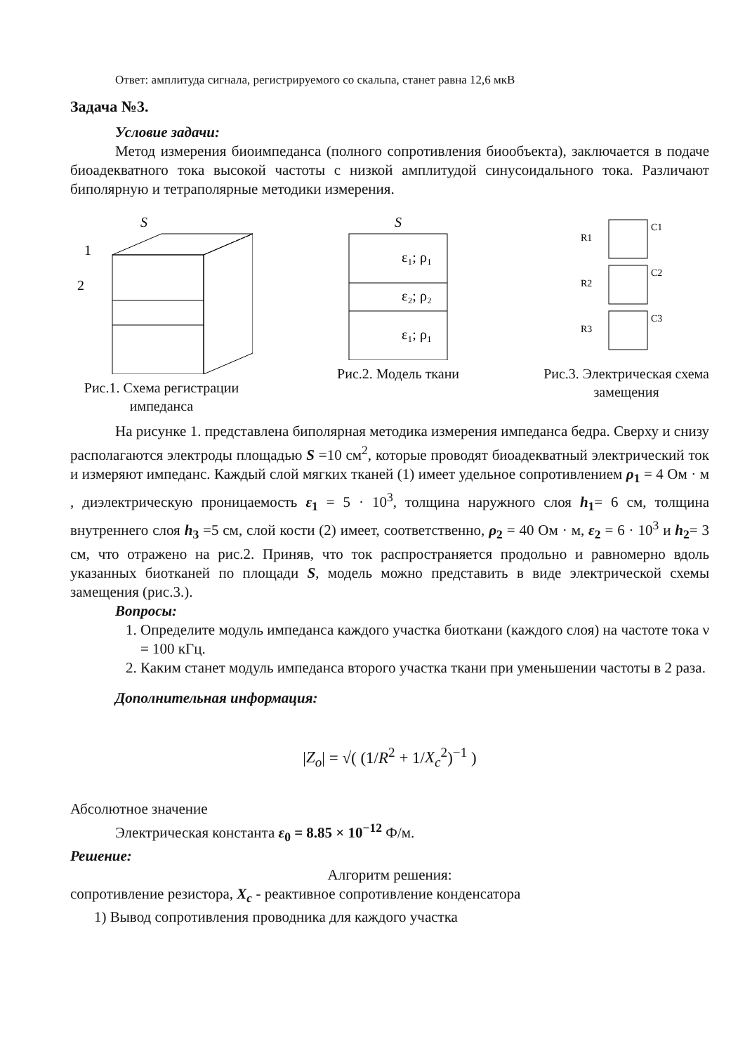Ответ: амплитуда сигнала, регистрируемого со скальпа, станет равна 12,6 мкВ
Задача №3.
Условие задачи:
Метод измерения биоимпеданса (полного сопротивления биообъекта), заключается в подаче биоадекватного тока высокой частоты с низкой амплитудой синусоидального тока. Различают биполярную и тетраполярные методики измерения.
S
1
2
Рис.1. Схема регистрации
импеданса
S
ε₁; ρ₁
ε₂; ρ₂
ε₁; ρ₁
Рис.2. Модель ткани
R1
C1
R2
C2
R3
C3
Рис.3. Электрическая схема
замещения
На рисунке 1. представлена биполярная методика измерения импеданса бедра. Сверху и снизу располагаются электроды площадью S =10 см<sup>2</sup>, которые проводят биоадекватный электрический ток и измеряют импеданс. Каждый слой мягких тканей (1) имеет удельное сопротивлением ρ<sub>1</sub> = 4 Ом · м , диэлектрическую проницаемость ε<sub>1</sub> = 5 · 10<sup>3</sup>, толщина наружного слоя h<sub>1</sub>= 6 см, толщина внутреннего слоя h<sub>3</sub> =5 см, слой кости (2) имеет, соответственно, ρ<sub>2</sub> = 40 Ом · м, ε<sub>2</sub> = 6 · 10<sup>3</sup> и h<sub>2</sub>= 3 см, что отражено на рис.2. Приняв, что ток распространяется продольно и равномерно вдоль указанных биотканей по площади S, модель можно представить в виде электрической схемы замещения (рис.3.).
Вопросы:
1. Определите модуль импеданса каждого участка биоткани (каждого слоя) на частоте тока ν = 100 кГц.
2. Каким станет модуль импеданса второго участка ткани при уменьшении частоты в 2 раза.
Дополнительная информация:
|Z<sub>o</sub>| = √( (1/R<sup>2</sup> + 1/X<sub>c</sub><sup>2</sup>)<sup>−1</sup> )
Абсолютное значение
Электрическая константа ε<sub>0</sub> = 8.85 × 10<sup>−12</sup> Ф/м.
Решение:
Алгоритм решения:
сопротивление резистора, X<sub>c</sub> - реактивное сопротивление конденсатора
1) Вывод сопротивления проводника для каждого участка